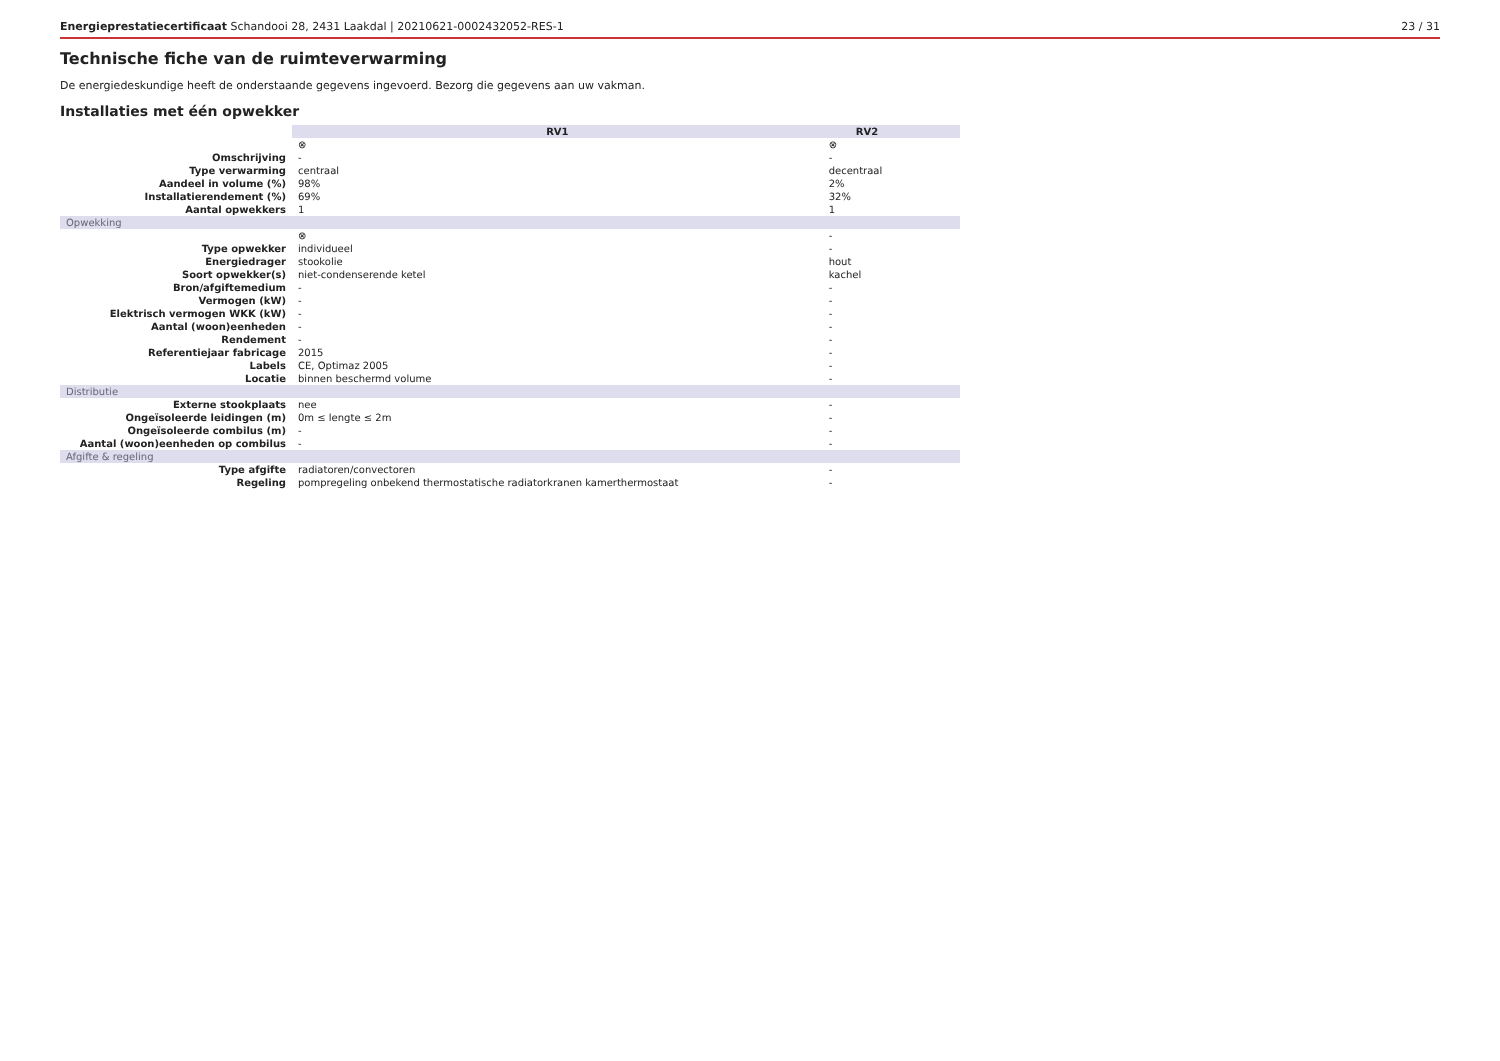Energieprestatiecertificaat Schandooi 28, 2431 Laakdal | 20210621-0002432052-RES-1 23 / 31
Technische fiche van de ruimteverwarming
De energiedeskundige heeft de onderstaande gegevens ingevoerd. Bezorg die gegevens aan uw vakman.
Installaties met één opwekker
| | RV1 | RV2 | | | |
| | ⊗ | ⊗ | | | |
| Omschrijving | - | - | | | |
| Type verwarming | centraal | decentraal | | | |
| Aandeel in volume (%) | 98% | 2% | | | |
| Installatierendement (%) | 69% | 32% | | | |
| Aantal opwekkers | 1 | 1 | | | |
| Opwekking | | | | | |
| | ⊗ | - | | | |
| Type opwekker | individueel | - | | | |
| Energiedrager | stookolie | hout | | | |
| Soort opwekker(s) | niet-condenserende ketel | kachel | | | |
| Bron/afgiftemedium | - | - | | | |
| Vermogen (kW) | - | - | | | |
| Elektrisch vermogen WKK (kW) | - | - | | | |
| Aantal (woon)eenheden | - | - | | | |
| Rendement | - | - | | | |
| Referentiejaar fabricage | 2015 | - | | | |
| Labels | CE, Optimaz 2005 | - | | | |
| Locatie | binnen beschermd volume | - | | | |
| Distributie | | | | | |
| Externe stookplaats | nee | - | | | |
| Ongeïsoleerde leidingen (m) | 0m ≤ lengte ≤ 2m | - | | | |
| Ongeïsoleerde combilus (m) | - | - | | | |
| Aantal (woon)eenheden op combilus | - | - | | | |
| Afgifte & regeling | | | | | |
| Type afgifte | radiatoren/convectoren | - | | | |
| Regeling | pompregeling onbekend thermostatische radiatorkranen kamerthermostaat | - | | | |